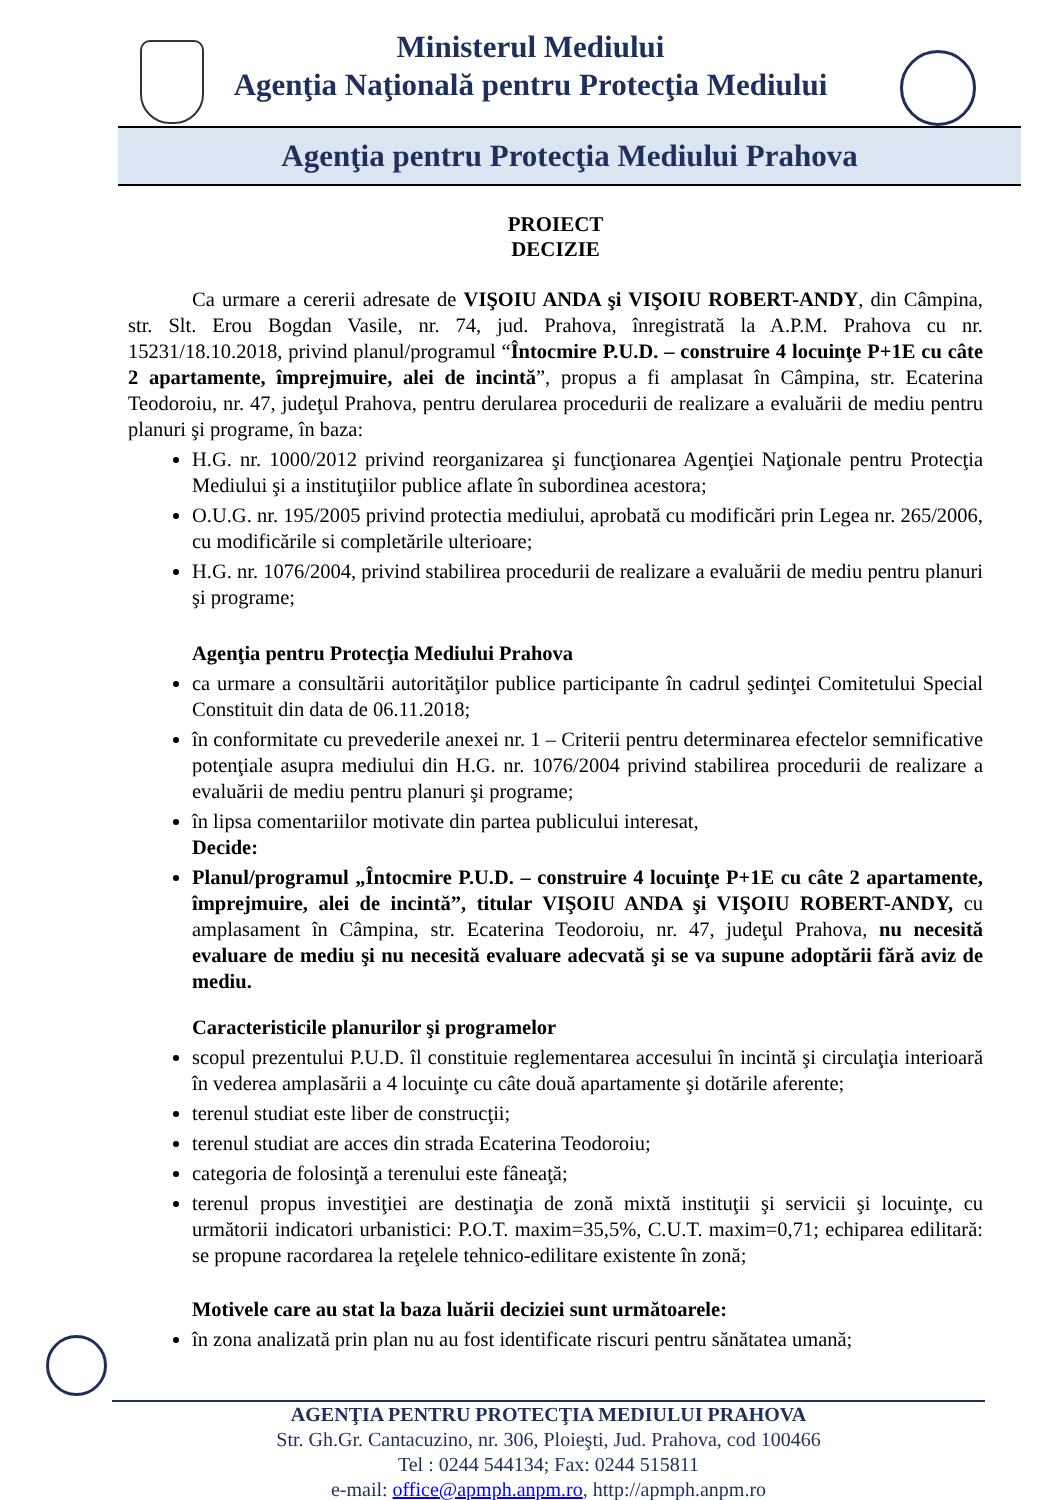Ministerul Mediului
Agenţia Naţională pentru Protecţia Mediului
Agenţia pentru Protecţia Mediului Prahova
PROIECT
DECIZIE
Ca urmare a cererii adresate de VIŞOIU ANDA şi VIŞOIU ROBERT-ANDY, din Câmpina, str. Slt. Erou Bogdan Vasile, nr. 74, jud. Prahova, înregistrată la A.P.M. Prahova cu nr. 15231/18.10.2018, privind planul/programul “Întocmire P.U.D. – construire 4 locuinţe P+1E cu câte 2 apartamente, împrejmuire, alei de incintă”, propus a fi amplasat în Câmpina, str. Ecaterina Teodoroiu, nr. 47, judeţul Prahova, pentru derularea procedurii de realizare a evaluării de mediu pentru planuri şi programe, în baza:
H.G. nr. 1000/2012 privind reorganizarea şi funcţionarea Agenţiei Naţionale pentru Protecţia Mediului şi a instituţiilor publice aflate în subordinea acestora;
O.U.G. nr. 195/2005 privind protectia mediului, aprobată cu modificări prin Legea nr. 265/2006, cu modificările si completările ulterioare;
H.G. nr. 1076/2004, privind stabilirea procedurii de realizare a evaluării de mediu pentru planuri şi programe;
Agenţia pentru Protecţia Mediului Prahova
ca urmare a consultării autorităţilor publice participante în cadrul şedinţei Comitetului Special Constituit din data de 06.11.2018;
în conformitate cu prevederile anexei nr. 1 – Criterii pentru determinarea efectelor semnificative potenţiale asupra mediului din H.G. nr. 1076/2004 privind stabilirea procedurii de realizare a evaluării de mediu pentru planuri şi programe;
în lipsa comentariilor motivate din partea publicului interesat,
Decide:
Planul/programul „Întocmire P.U.D. – construire 4 locuinţe P+1E cu câte 2 apartamente, împrejmuire, alei de incintă”, titular VIŞOIU ANDA şi VIŞOIU ROBERT-ANDY, cu amplasament în Câmpina, str. Ecaterina Teodoroiu, nr. 47, judeţul Prahova, nu necesită evaluare de mediu şi nu necesită evaluare adecvată şi se va supune adoptării fără aviz de mediu.
Caracteristicile planurilor şi programelor
scopul prezentului P.U.D. îl constituie reglementarea accesului în incintă şi circulaţia interioară în vederea amplasării a 4 locuinţe cu câte două apartamente şi dotările aferente;
terenul studiat este liber de construcţii;
terenul studiat are acces din strada Ecaterina Teodoroiu;
categoria de folosinţă a terenului este fâneaţă;
terenul propus investiţiei are destinaţia de zonă mixtă instituţii şi servicii şi locuinţe, cu următorii indicatori urbanistici: P.O.T. maxim=35,5%, C.U.T. maxim=0,71; echiparea edilitară: se propune racordarea la reţelele tehnico-edilitare existente în zonă;
Motivele care au stat la baza luării deciziei sunt următoarele:
în zona analizată prin plan nu au fost identificate riscuri pentru sănătatea umană;
AGENŢIA PENTRU PROTECŢIA MEDIULUI PRAHOVA
Str. Gh.Gr. Cantacuzino, nr. 306, Ploieşti, Jud. Prahova, cod 100466
Tel : 0244 544134; Fax: 0244 515811
e-mail: office@apmph.anpm.ro, http://apmph.anpm.ro